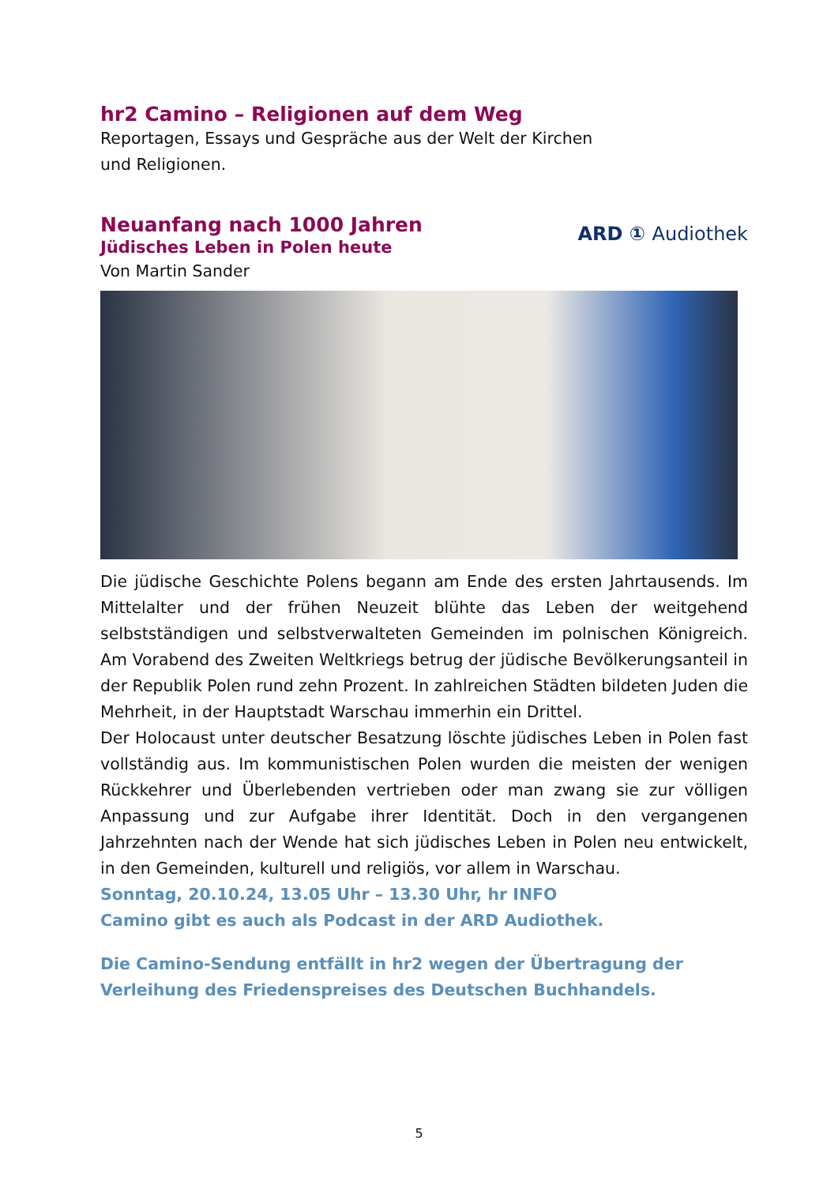hr2 Camino – Religionen auf dem Weg
Reportagen, Essays und Gespräche aus der Welt der Kirchen
und Religionen.
Neuanfang nach 1000 Jahren
Jüdisches Leben in Polen heute
Von Martin Sander
ARD ① Audiothek
Die jüdische Geschichte Polens begann am Ende des ersten Jahrtausends. Im Mittelalter und der frühen Neuzeit blühte das Leben der weitgehend selbstständigen und selbstverwalteten Gemeinden im polnischen Königreich. Am Vorabend des Zweiten Weltkriegs betrug der jüdische Bevölkerungsanteil in der Republik Polen rund zehn Prozent. In zahlreichen Städten bildeten Juden die Mehrheit, in der Hauptstadt Warschau immerhin ein Drittel.
Der Holocaust unter deutscher Besatzung löschte jüdisches Leben in Polen fast vollständig aus. Im kommunistischen Polen wurden die meisten der wenigen Rückkehrer und Überlebenden vertrieben oder man zwang sie zur völligen Anpassung und zur Aufgabe ihrer Identität. Doch in den vergangenen Jahrzehnten nach der Wende hat sich jüdisches Leben in Polen neu entwickelt, in den Gemeinden, kulturell und religiös, vor allem in Warschau.
Sonntag, 20.10.24, 13.05 Uhr – 13.30 Uhr, hr INFO
Camino gibt es auch als Podcast in der ARD Audiothek.
Die Camino-Sendung entfällt in hr2 wegen der Übertragung der
Verleihung des Friedenspreises des Deutschen Buchhandels.
5